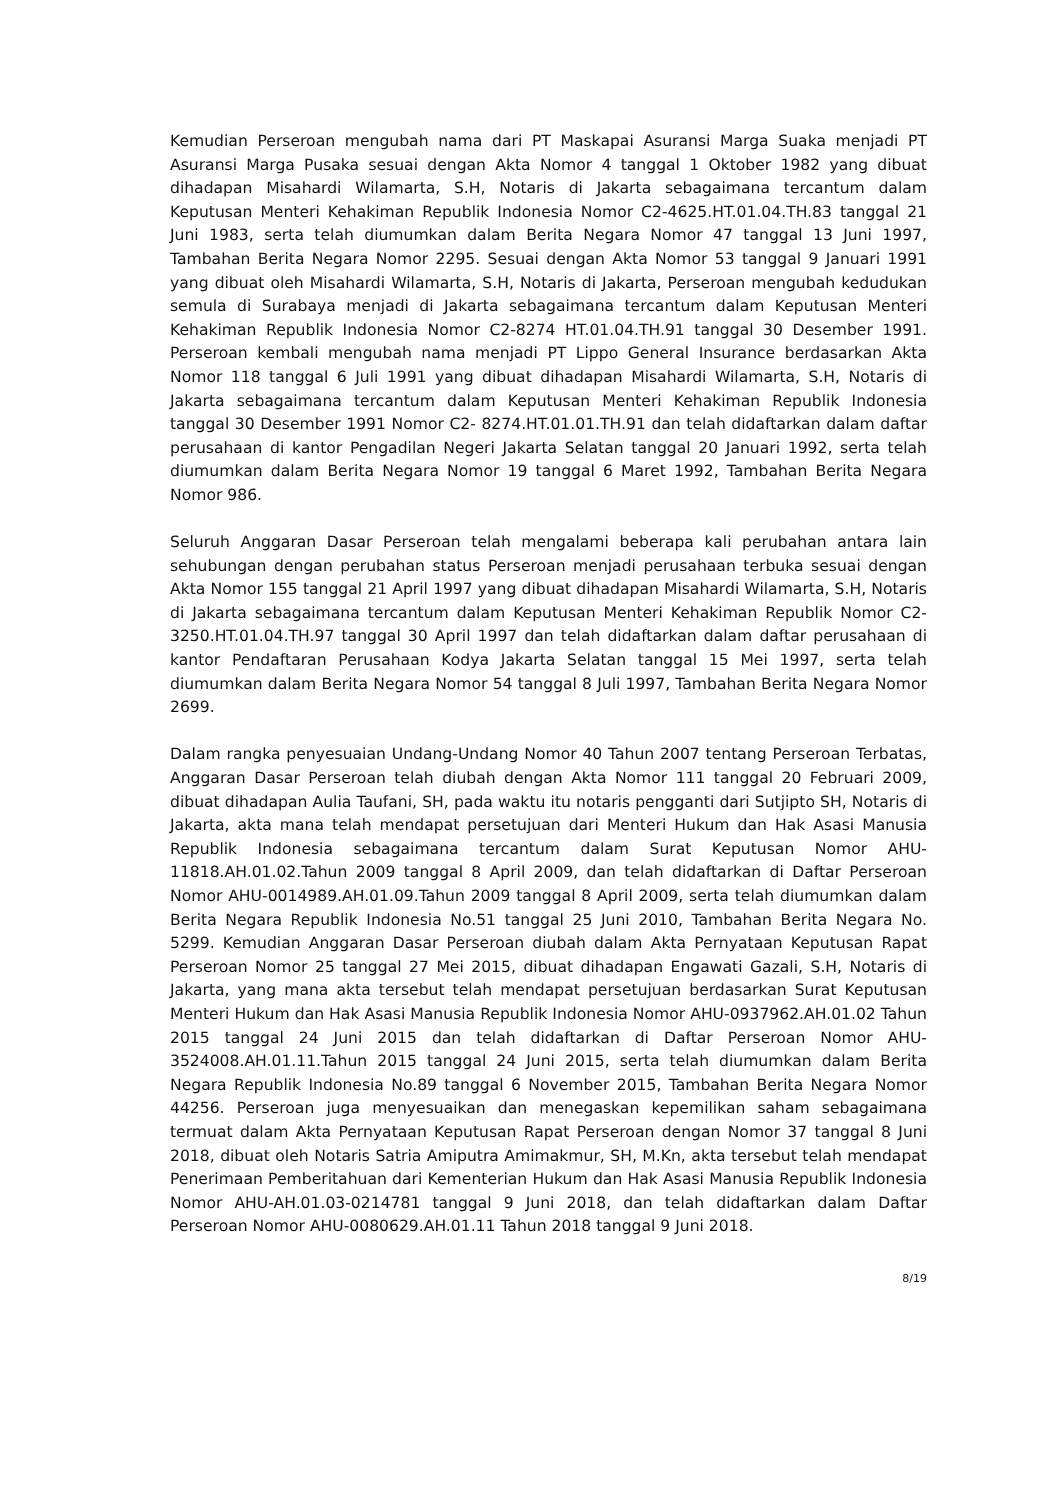Kemudian Perseroan mengubah nama dari PT Maskapai Asuransi Marga Suaka menjadi PT Asuransi Marga Pusaka sesuai dengan Akta Nomor 4 tanggal 1 Oktober 1982 yang dibuat dihadapan Misahardi Wilamarta, S.H, Notaris di Jakarta sebagaimana tercantum dalam Keputusan Menteri Kehakiman Republik Indonesia Nomor C2-4625.HT.01.04.TH.83 tanggal 21 Juni 1983, serta telah diumumkan dalam Berita Negara Nomor 47 tanggal 13 Juni 1997, Tambahan Berita Negara Nomor 2295. Sesuai dengan Akta Nomor 53 tanggal 9 Januari 1991 yang dibuat oleh Misahardi Wilamarta, S.H, Notaris di Jakarta, Perseroan mengubah kedudukan semula di Surabaya menjadi di Jakarta sebagaimana tercantum dalam Keputusan Menteri Kehakiman Republik Indonesia Nomor C2-8274 HT.01.04.TH.91 tanggal 30 Desember 1991. Perseroan kembali mengubah nama menjadi PT Lippo General Insurance berdasarkan Akta Nomor 118 tanggal 6 Juli 1991 yang dibuat dihadapan Misahardi Wilamarta, S.H, Notaris di Jakarta sebagaimana tercantum dalam Keputusan Menteri Kehakiman Republik Indonesia tanggal 30 Desember 1991 Nomor C2- 8274.HT.01.01.TH.91 dan telah didaftarkan dalam daftar perusahaan di kantor Pengadilan Negeri Jakarta Selatan tanggal 20 Januari 1992, serta telah diumumkan dalam Berita Negara Nomor 19 tanggal 6 Maret 1992, Tambahan Berita Negara Nomor 986.
Seluruh Anggaran Dasar Perseroan telah mengalami beberapa kali perubahan antara lain sehubungan dengan perubahan status Perseroan menjadi perusahaan terbuka sesuai dengan Akta Nomor 155 tanggal 21 April 1997 yang dibuat dihadapan Misahardi Wilamarta, S.H, Notaris di Jakarta sebagaimana tercantum dalam Keputusan Menteri Kehakiman Republik Nomor C2-3250.HT.01.04.TH.97 tanggal 30 April 1997 dan telah didaftarkan dalam daftar perusahaan di kantor Pendaftaran Perusahaan Kodya Jakarta Selatan tanggal 15 Mei 1997, serta telah diumumkan dalam Berita Negara Nomor 54 tanggal 8 Juli 1997, Tambahan Berita Negara Nomor 2699.
Dalam rangka penyesuaian Undang-Undang Nomor 40 Tahun 2007 tentang Perseroan Terbatas, Anggaran Dasar Perseroan telah diubah dengan Akta Nomor 111 tanggal 20 Februari 2009, dibuat dihadapan Aulia Taufani, SH, pada waktu itu notaris pengganti dari Sutjipto SH, Notaris di Jakarta, akta mana telah mendapat persetujuan dari Menteri Hukum dan Hak Asasi Manusia Republik Indonesia sebagaimana tercantum dalam Surat Keputusan Nomor AHU-11818.AH.01.02.Tahun 2009 tanggal 8 April 2009, dan telah didaftarkan di Daftar Perseroan Nomor AHU-0014989.AH.01.09.Tahun 2009 tanggal 8 April 2009, serta telah diumumkan dalam Berita Negara Republik Indonesia No.51 tanggal 25 Juni 2010, Tambahan Berita Negara No. 5299. Kemudian Anggaran Dasar Perseroan diubah dalam Akta Pernyataan Keputusan Rapat Perseroan Nomor 25 tanggal 27 Mei 2015, dibuat dihadapan Engawati Gazali, S.H, Notaris di Jakarta, yang mana akta tersebut telah mendapat persetujuan berdasarkan Surat Keputusan Menteri Hukum dan Hak Asasi Manusia Republik Indonesia Nomor AHU-0937962.AH.01.02 Tahun 2015 tanggal 24 Juni 2015 dan telah didaftarkan di Daftar Perseroan Nomor AHU-3524008.AH.01.11.Tahun 2015 tanggal 24 Juni 2015, serta telah diumumkan dalam Berita Negara Republik Indonesia No.89 tanggal 6 November 2015, Tambahan Berita Negara Nomor 44256. Perseroan juga menyesuaikan dan menegaskan kepemilikan saham sebagaimana termuat dalam Akta Pernyataan Keputusan Rapat Perseroan dengan Nomor 37 tanggal 8 Juni 2018, dibuat oleh Notaris Satria Amiputra Amimakmur, SH, M.Kn, akta tersebut telah mendapat Penerimaan Pemberitahuan dari Kementerian Hukum dan Hak Asasi Manusia Republik Indonesia Nomor AHU-AH.01.03-0214781 tanggal 9 Juni 2018, dan telah didaftarkan dalam Daftar Perseroan Nomor AHU-0080629.AH.01.11 Tahun 2018 tanggal 9 Juni 2018.
8/19